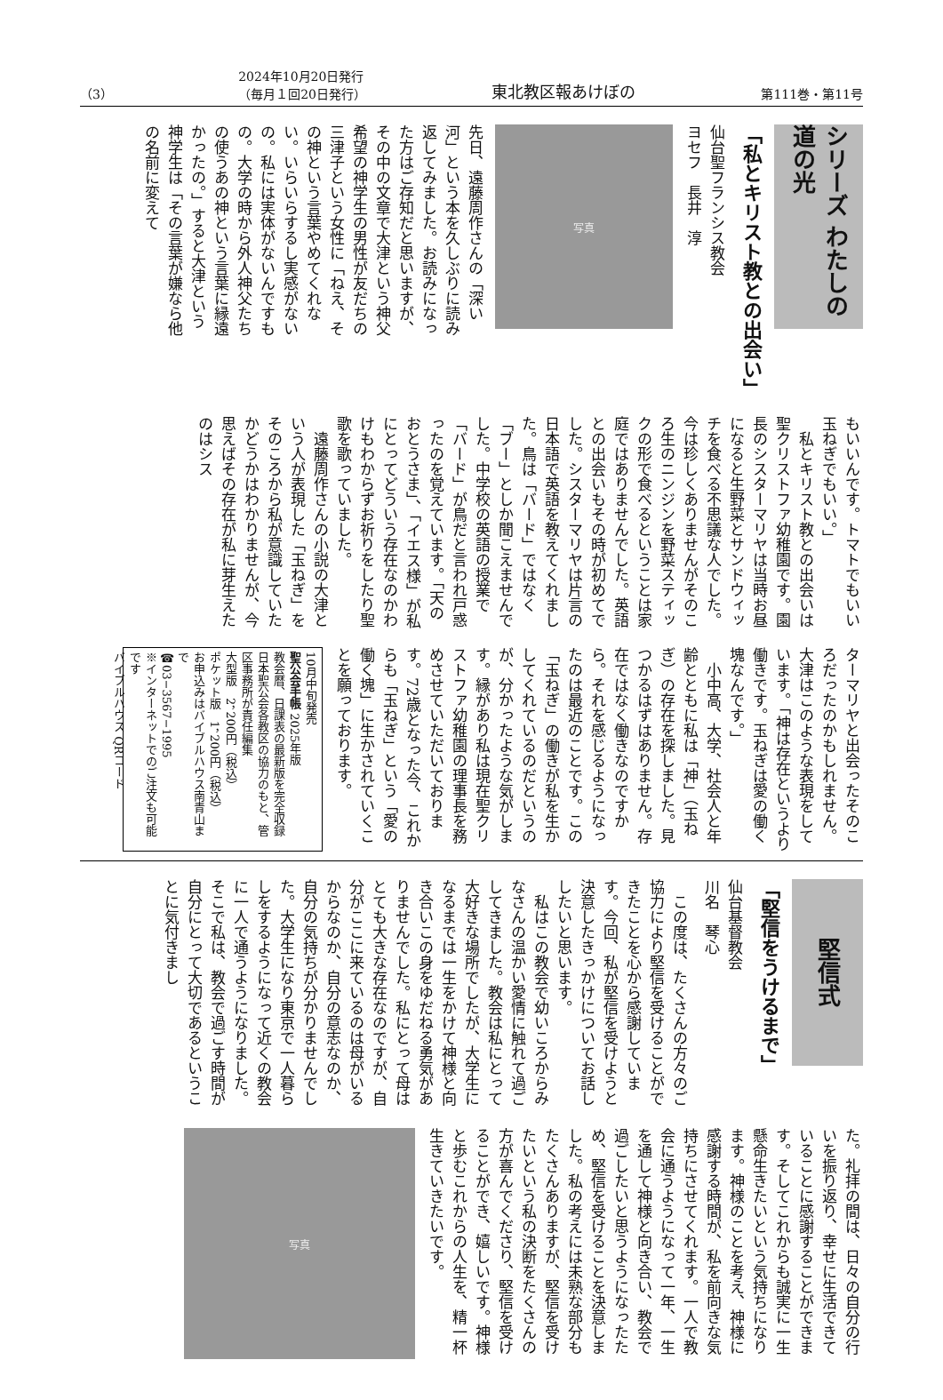（3） 2024年10月20日発行
（毎月１回20日発行） 東北教区報あけぼの 第111巻・第11号
シリーズ わたしの道の光
「私とキリスト教との出会い」
仙台聖フランシス教会
ヨセフ　長井　淳
写真
先日、遠藤周作さんの「深い河」という本を久しぶりに読み返してみました。お読みになった方はご存知だと思いますが、その中の文章で大津という神父希望の神学生の男性が友だちの三津子という女性に「ねえ、その神という言葉やめてくれない。いらいらするし実感がないの。私には実体がないんですもの。大学の時から外人神父たちの使うあの神という言葉に縁遠かったの。」すると大津という神学生は「その言葉が嫌なら他の名前に変えて
もいいんです。トマトでもいい玉ねぎでもいい。」
　私とキリスト教との出会いは聖クリストファ幼稚園です。園長のシスターマリヤは当時お昼になると生野菜とサンドウィッチを食べる不思議な人でした。今は珍しくありませんがそのころ生のニンジンを野菜スティックの形で食べるということは家庭ではありませんでした。英語との出会いもその時が初めてでした。シスターマリヤは片言の日本語で英語を教えてくれました。鳥は「バード」ではなく「ブー」としか聞こえませんでした。中学校の英語の授業で「バード」が鳥だと言われ戸惑ったのを覚えています。「天のおとうさま」、「イエス様」が私にとってどういう存在なのかわけもわからずお祈りをしたり聖歌を歌っていました。
　遠藤周作さんの小説の大津という人が表現した「玉ねぎ」をそのころから私が意識していたかどうかはわかりませんが、今思えばその存在が私に芽生えたのはシス
ターマリヤと出会ったそのころだったのかもしれません。大津はこのような表現をしています。「神は存在というより働きです。玉ねぎは愛の働く塊なんです。」
　小中高、大学、社会人と年齢とともに私は「神」（玉ねぎ）の存在を探しました。見つかるはずはありません。存在ではなく働きなのですから。それを感じるようになったのは最近のことです。この「玉ねぎ」の働きが私を生かしてくれているのだというのが、分かったような気がします。縁があり私は現在聖クリストファ幼稚園の理事長を務めさせていただいております。72歳となった今、これからも「玉ねぎ」という「愛の働く塊」に生かされていくことを願っております。
10月中旬発売
聖公会手帳 2025年版
教会暦、日課表の最新版を完全収録
日本聖公会各教区の協力のもと、管区事務所が責任編集
大型版　2，200円（税込）
ポケット版　1，200円（税込）
お申込みはバイブルハウス南青山まで
☎03−3567−1995
※インターネットでのご注文も可能です
バイブルハウス QRコード
堅信式
「堅信をうけるまで」
仙台基督教会
川名　琴心
　この度は、たくさんの方々のご協力により堅信を受けることができたことを心から感謝しています。今回、私が堅信を受けようと決意したきっかけについてお話ししたいと思います。
　私はこの教会で幼いころからみなさんの温かい愛情に触れて過ごしてきました。教会は私にとって大好きな場所でしたが、大学生になるまでは一生をかけて神様と向き合いこの身をゆだねる勇気がありませんでした。私にとって母はとても大きな存在なのですが、自分がここに来ているのは母がいるからなのか、自分の意志なのか、自分の気持ちが分かりませんでした。大学生になり東京で一人暮らしをするようになって近くの教会に一人で通うようになりました。そこで私は、教会で過ごす時間が自分にとって大切であるということに気付きまし
た。礼拝の間は、日々の自分の行いを振り返り、幸せに生活できていることに感謝することができます。そしてこれからも誠実に一生懸命生きたいという気持ちになります。神様のことを考え、神様に感謝する時間が、私を前向きな気持ちにさせてくれます。一人で教会に通うようになって一年、一生を通して神様と向き合い、教会で過ごしたいと思うようになったため、堅信を受けることを決意しました。私の考えには未熟な部分もたくさんありますが、堅信を受けたいという私の決断をたくさんの方が喜んでくださり、堅信を受けることができ、嬉しいです。神様と歩むこれからの人生を、精一杯生きていきたいです。
写真